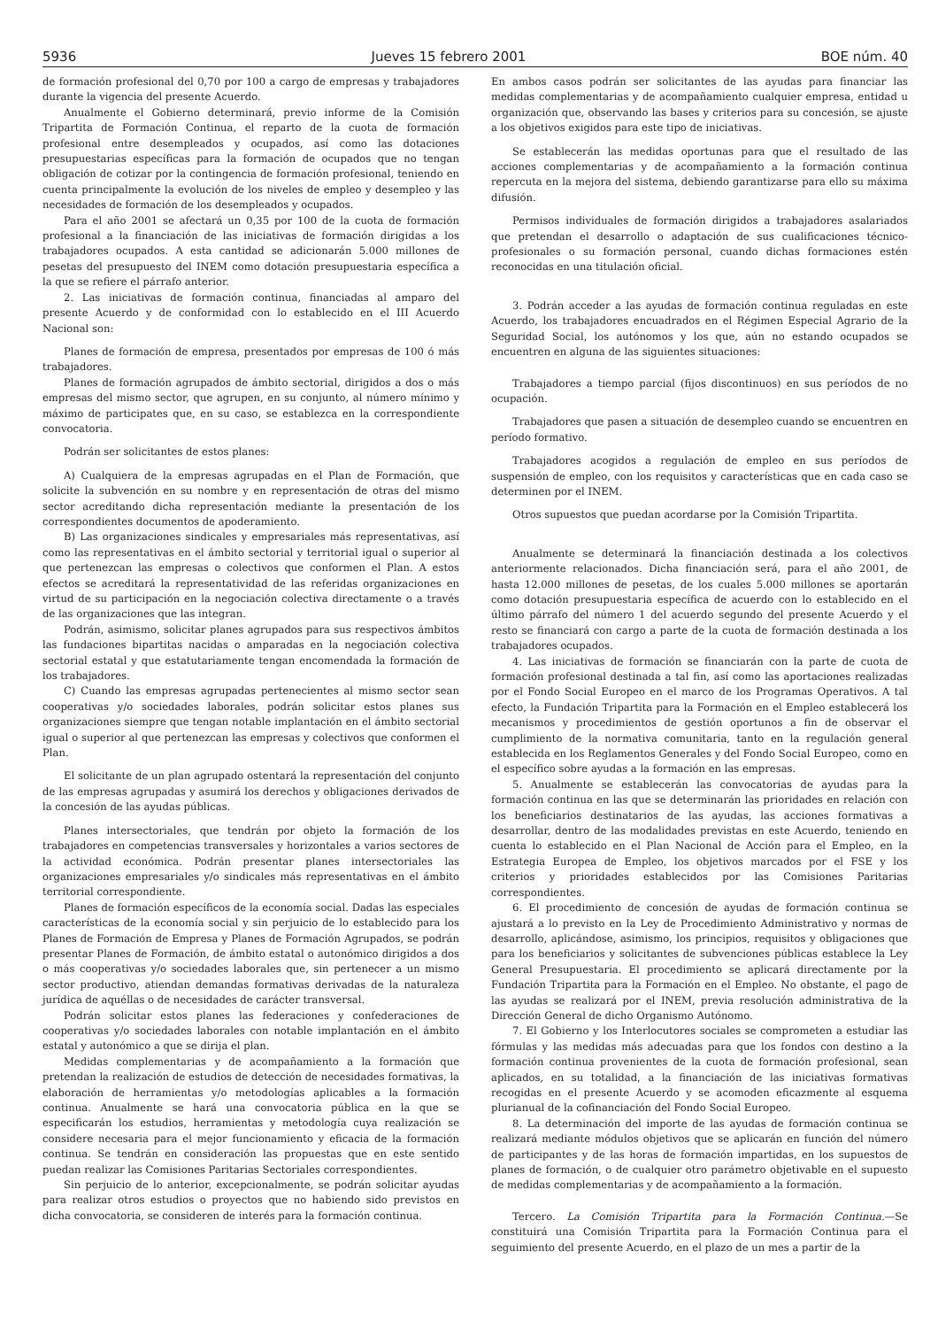5936 Jueves 15 febrero 2001 BOE núm. 40
de formación profesional del 0,70 por 100 a cargo de empresas y trabajadores durante la vigencia del presente Acuerdo.
Anualmente el Gobierno determinará, previo informe de la Comisión Tripartita de Formación Continua, el reparto de la cuota de formación profesional entre desempleados y ocupados, así como las dotaciones presupuestarias específicas para la formación de ocupados que no tengan obligación de cotizar por la contingencia de formación profesional, teniendo en cuenta principalmente la evolución de los niveles de empleo y desempleo y las necesidades de formación de los desempleados y ocupados.
Para el año 2001 se afectará un 0,35 por 100 de la cuota de formación profesional a la financiación de las iniciativas de formación dirigidas a los trabajadores ocupados. A esta cantidad se adicionarán 5.000 millones de pesetas del presupuesto del INEM como dotación presupuestaria específica a la que se refiere el párrafo anterior.
2. Las iniciativas de formación continua, financiadas al amparo del presente Acuerdo y de conformidad con lo establecido en el III Acuerdo Nacional son:
Planes de formación de empresa, presentados por empresas de 100 ó más trabajadores.
Planes de formación agrupados de ámbito sectorial, dirigidos a dos o más empresas del mismo sector, que agrupen, en su conjunto, al número mínimo y máximo de participates que, en su caso, se establezca en la correspondiente convocatoria.
Podrán ser solicitantes de estos planes:
A) Cualquiera de la empresas agrupadas en el Plan de Formación, que solicite la subvención en su nombre y en representación de otras del mismo sector acreditando dicha representación mediante la presentación de los correspondientes documentos de apoderamiento.
B) Las organizaciones sindicales y empresariales más representativas, así como las representativas en el ámbito sectorial y territorial igual o superior al que pertenezcan las empresas o colectivos que conformen el Plan. A estos efectos se acreditará la representatividad de las referidas organizaciones en virtud de su participación en la negociación colectiva directamente o a través de las organizaciones que las integran.
Podrán, asimismo, solicitar planes agrupados para sus respectivos ámbitos las fundaciones bipartitas nacidas o amparadas en la negociación colectiva sectorial estatal y que estatutariamente tengan encomendada la formación de los trabajadores.
C) Cuando las empresas agrupadas pertenecientes al mismo sector sean cooperativas y/o sociedades laborales, podrán solicitar estos planes sus organizaciones siempre que tengan notable implantación en el ámbito sectorial igual o superior al que pertenezcan las empresas y colectivos que conformen el Plan.
El solicitante de un plan agrupado ostentará la representación del conjunto de las empresas agrupadas y asumirá los derechos y obligaciones derivados de la concesión de las ayudas públicas.
Planes intersectoriales, que tendrán por objeto la formación de los trabajadores en competencias transversales y horizontales a varios sectores de la actividad económica. Podrán presentar planes intersectoriales las organizaciones empresariales y/o sindicales más representativas en el ámbito territorial correspondiente.
Planes de formación específicos de la economía social. Dadas las especiales características de la economía social y sin perjuicio de lo establecido para los Planes de Formación de Empresa y Planes de Formación Agrupados, se podrán presentar Planes de Formación, de ámbito estatal o autonómico dirigidos a dos o más cooperativas y/o sociedades laborales que, sin pertenecer a un mismo sector productivo, atiendan demandas formativas derivadas de la naturaleza jurídica de aquéllas o de necesidades de carácter transversal.
Podrán solicitar estos planes las federaciones y confederaciones de cooperativas y/o sociedades laborales con notable implantación en el ámbito estatal y autonómico a que se dirija el plan.
Medidas complementarias y de acompañamiento a la formación que pretendan la realización de estudios de detección de necesidades formativas, la elaboración de herramientas y/o metodologías aplicables a la formación continua. Anualmente se hará una convocatoria pública en la que se especificarán los estudios, herramientas y metodología cuya realización se considere necesaria para el mejor funcionamiento y eficacia de la formación continua. Se tendrán en consideración las propuestas que en este sentido puedan realizar las Comisiones Paritarias Sectoriales correspondientes.
Sin perjuicio de lo anterior, excepcionalmente, se podrán solicitar ayudas para realizar otros estudios o proyectos que no habiendo sido previstos en dicha convocatoria, se consideren de interés para la formación continua.
En ambos casos podrán ser solicitantes de las ayudas para financiar las medidas complementarias y de acompañamiento cualquier empresa, entidad u organización que, observando las bases y criterios para su concesión, se ajuste a los objetivos exigidos para este tipo de iniciativas.
Se establecerán las medidas oportunas para que el resultado de las acciones complementarias y de acompañamiento a la formación continua repercuta en la mejora del sistema, debiendo garantizarse para ello su máxima difusión.
Permisos individuales de formación dirigidos a trabajadores asalariados que pretendan el desarrollo o adaptación de sus cualificaciones técnico-profesionales o su formación personal, cuando dichas formaciones estén reconocidas en una titulación oficial.
3. Podrán acceder a las ayudas de formación continua reguladas en este Acuerdo, los trabajadores encuadrados en el Régimen Especial Agrario de la Seguridad Social, los autónomos y los que, aún no estando ocupados se encuentren en alguna de las siguientes situaciones:
Trabajadores a tiempo parcial (fijos discontinuos) en sus períodos de no ocupación.
Trabajadores que pasen a situación de desempleo cuando se encuentren en período formativo.
Trabajadores acogidos a regulación de empleo en sus períodos de suspensión de empleo, con los requisitos y características que en cada caso se determinen por el INEM.
Otros supuestos que puedan acordarse por la Comisión Tripartita.
Anualmente se determinará la financiación destinada a los colectivos anteriormente relacionados. Dicha financiación será, para el año 2001, de hasta 12.000 millones de pesetas, de los cuales 5.000 millones se aportarán como dotación presupuestaria específica de acuerdo con lo establecido en el último párrafo del número 1 del acuerdo segundo del presente Acuerdo y el resto se financiará con cargo a parte de la cuota de formación destinada a los trabajadores ocupados.
4. Las iniciativas de formación se financiarán con la parte de cuota de formación profesional destinada a tal fin, así como las aportaciones realizadas por el Fondo Social Europeo en el marco de los Programas Operativos. A tal efecto, la Fundación Tripartita para la Formación en el Empleo establecerá los mecanismos y procedimientos de gestión oportunos a fin de observar el cumplimiento de la normativa comunitaria, tanto en la regulación general establecida en los Reglamentos Generales y del Fondo Social Europeo, como en el específico sobre ayudas a la formación en las empresas.
5. Anualmente se establecerán las convocatorias de ayudas para la formación continua en las que se determinarán las prioridades en relación con los beneficiarios destinatarios de las ayudas, las acciones formativas a desarrollar, dentro de las modalidades previstas en este Acuerdo, teniendo en cuenta lo establecido en el Plan Nacional de Acción para el Empleo, en la Estrategia Europea de Empleo, los objetivos marcados por el FSE y los criterios y prioridades establecidos por las Comisiones Paritarias correspondientes.
6. El procedimiento de concesión de ayudas de formación continua se ajustará a lo previsto en la Ley de Procedimiento Administrativo y normas de desarrollo, aplicándose, asimismo, los principios, requisitos y obligaciones que para los beneficiarios y solicitantes de subvenciones públicas establece la Ley General Presupuestaria. El procedimiento se aplicará directamente por la Fundación Tripartita para la Formación en el Empleo. No obstante, el pago de las ayudas se realizará por el INEM, previa resolución administrativa de la Dirección General de dicho Organismo Autónomo.
7. El Gobierno y los Interlocutores sociales se comprometen a estudiar las fórmulas y las medidas más adecuadas para que los fondos con destino a la formación continua provenientes de la cuota de formación profesional, sean aplicados, en su totalidad, a la financiación de las iniciativas formativas recogidas en el presente Acuerdo y se acomoden eficazmente al esquema plurianual de la cofinanciación del Fondo Social Europeo.
8. La determinación del importe de las ayudas de formación continua se realizará mediante módulos objetivos que se aplicarán en función del número de participantes y de las horas de formación impartidas, en los supuestos de planes de formación, o de cualquier otro parámetro objetivable en el supuesto de medidas complementarias y de acompañamiento a la formación.
Tercero. La Comisión Tripartita para la Formación Continua.—Se constituirá una Comisión Tripartita para la Formación Continua para el seguimiento del presente Acuerdo, en el plazo de un mes a partir de la